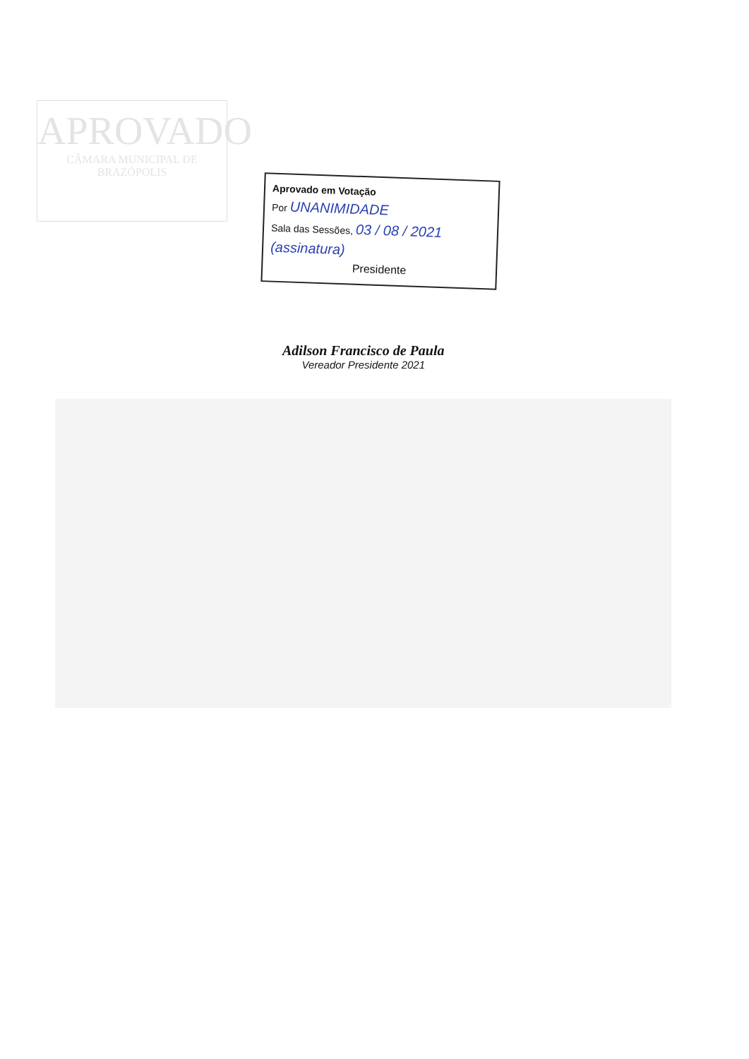APROVADO
CÂMARA MUNICIPAL DE
BRAZÓPOLIS
Aprovado em Votação
Por UNANIMIDADE
Sala das Sessões, 03 / 08 / 2021
(assinatura)
Presidente
Adilson Francisco de Paula
Vereador Presidente 2021